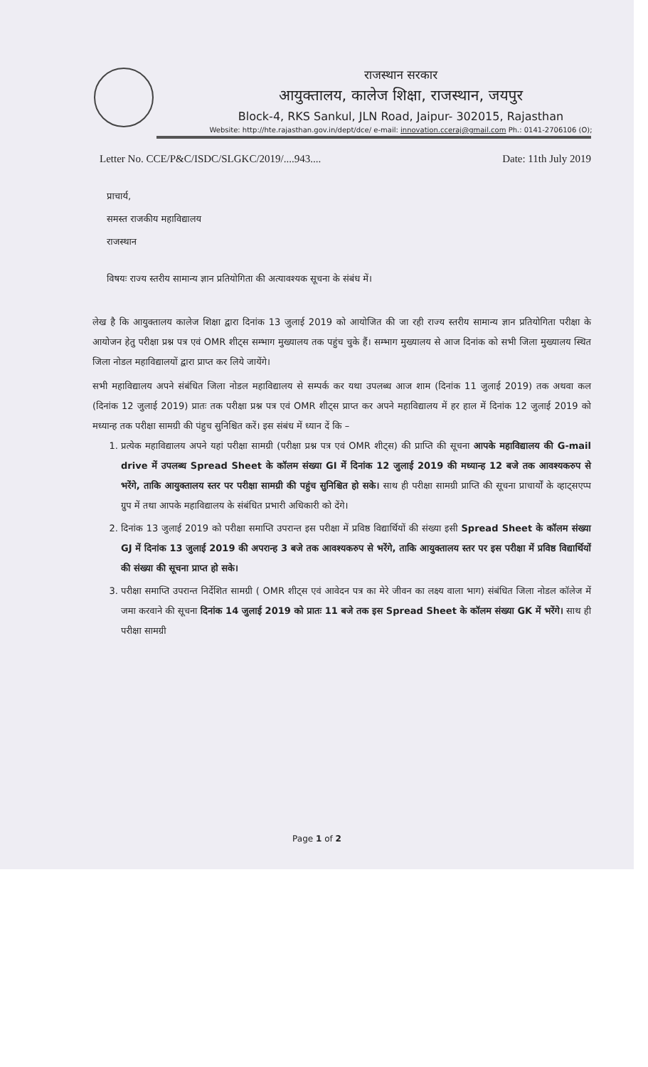राजस्थान सरकार
आयुक्तालय, कालेज शिक्षा, राजस्थान, जयपुर
Block-4, RKS Sankul, JLN Road, Jaipur- 302015, Rajasthan
Website: http://hte.rajasthan.gov.in/dept/dce/ e-mail: innovation.cceraj@gmail.com Ph.: 0141-2706106 (O);
Letter No. CCE/P&C/ISDC/SLGKC/2019/....943.... Date: 11th July 2019
प्राचार्य,
समस्त राजकीय महाविद्यालय
राजस्थान
विषयः राज्य स्तरीय सामान्य ज्ञान प्रतियोगिता की अत्यावश्यक सूचना के संबंध में।
लेख है कि आयुक्तालय कालेज शिक्षा द्वारा दिनांक 13 जुलाई 2019 को आयोजित की जा रही राज्य स्तरीय सामान्य ज्ञान प्रतियोगिता परीक्षा के आयोजन हेतु परीक्षा प्रश्न पत्र एवं OMR शीट्स सम्भाग मुख्यालय तक पहुंच चुके हैं। सम्भाग मुख्यालय से आज दिनांक को सभी जिला मुख्यालय स्थित जिला नोडल महाविद्यालयों द्वारा प्राप्त कर लिये जायेंगे।
सभी महाविद्यालय अपने संबंधित जिला नोडल महाविद्यालय से सम्पर्क कर यथा उपलब्ध आज शाम (दिनांक 11 जुलाई 2019) तक अथवा कल (दिनांक 12 जुलाई 2019) प्रातः तक परीक्षा प्रश्न पत्र एवं OMR शीट्स प्राप्त कर अपने महाविद्यालय में हर हाल में दिनांक 12 जुलाई 2019 को मध्यान्ह तक परीक्षा सामग्री की पंहुच सुनिश्चित करें। इस संबंध में ध्यान दें कि –
1. प्रत्येक महाविद्यालय अपने यहां परीक्षा सामग्री (परीक्षा प्रश्न पत्र एवं OMR शीट्स) की प्राप्ति की सूचना आपके महाविद्यालय की G-mail drive में उपलब्ध Spread Sheet के कॉलम संख्या GI में दिनांक 12 जुलाई 2019 की मध्यान्ह 12 बजे तक आवश्यकरुप से भरेंगे, ताकि आयुक्तालय स्तर पर परीक्षा सामग्री की पहुंच सुनिश्चित हो सके। साथ ही परीक्षा सामग्री प्राप्ति की सूचना प्राचार्यों के व्हाट्सएप्प ग्रुप में तथा आपके महाविद्यालय के संबंधित प्रभारी अधिकारी को देंगे।
2. दिनांक 13 जुलाई 2019 को परीक्षा समाप्ति उपरान्त इस परीक्षा में प्रविष्ठ विद्यार्थियों की संख्या इसी Spread Sheet के कॉलम संख्या GJ में दिनांक 13 जुलाई 2019 की अपरान्ह 3 बजे तक आवश्यकरुप से भरेंगे, ताकि आयुक्तालय स्तर पर इस परीक्षा में प्रविष्ठ विद्यार्थियों की संख्या की सूचना प्राप्त हो सके।
3. परीक्षा समाप्ति उपरान्त निर्देशित सामग्री ( OMR शीट्स एवं आवेदन पत्र का मेरे जीवन का लक्ष्य वाला भाग) संबंधित जिला नोडल कॉलेज में जमा करवाने की सूचना दिनांक 14 जुलाई 2019 को प्रातः 11 बजे तक इस Spread Sheet के कॉलम संख्या GK में भरेंगे। साथ ही परीक्षा सामग्री
Page 1 of 2